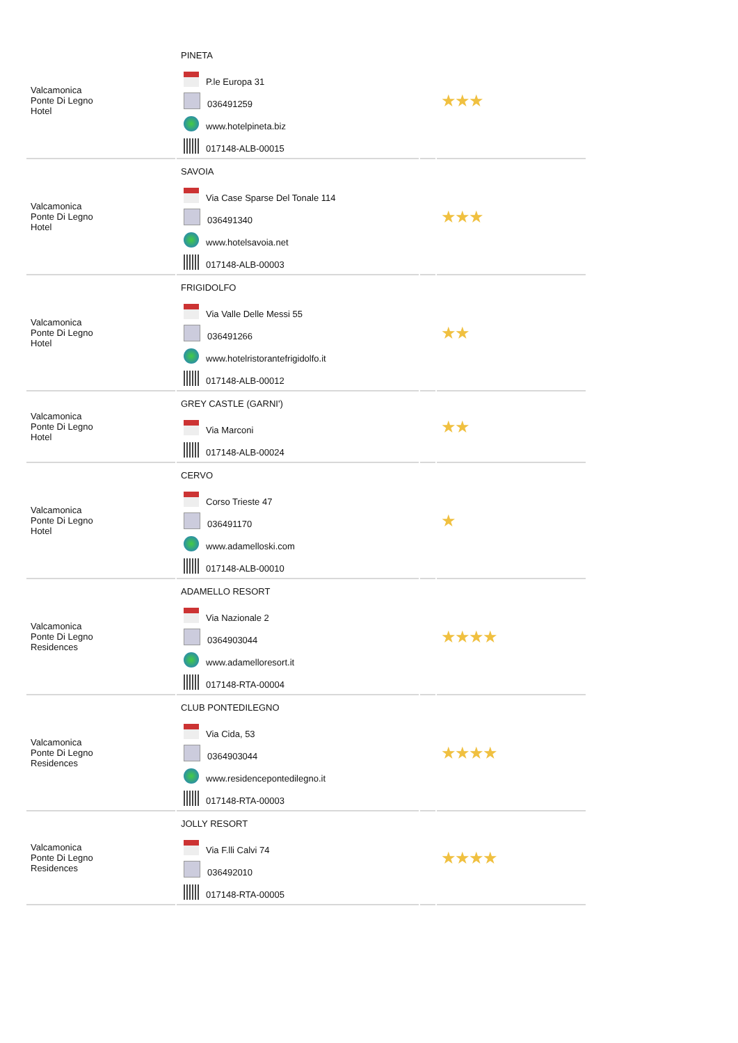| Valcamonica Ponte Di Legno Hotel | PINETA P.le Europa 31 036491259 www.hotelpineta.biz 017148-ALB-00015 | | ★★★ |
| Valcamonica Ponte Di Legno Hotel | SAVOIA Via Case Sparse Del Tonale 114 036491340 www.hotelsavoia.net 017148-ALB-00003 | | ★★★ |
| Valcamonica Ponte Di Legno Hotel | FRIGIDOLFO Via Valle Delle Messi 55 036491266 www.hotelristorantefrigidolfo.it 017148-ALB-00012 | | ★★ |
| Valcamonica Ponte Di Legno Hotel | GREY CASTLE (GARNI') Via Marconi 017148-ALB-00024 | | ★★ |
| Valcamonica Ponte Di Legno Hotel | CERVO Corso Trieste 47 036491170 www.adamelloski.com 017148-ALB-00010 | | ★ |
| Valcamonica Ponte Di Legno Residences | ADAMELLO RESORT Via Nazionale 2 0364903044 www.adamelloresort.it 017148-RTA-00004 | | ★★★★ |
| Valcamonica Ponte Di Legno Residences | CLUB PONTEDILEGNO Via Cida, 53 0364903044 www.residencepontedilegno.it 017148-RTA-00003 | | ★★★★ |
| Valcamonica Ponte Di Legno Residences | JOLLY RESORT Via F.lli Calvi 74 036492010 017148-RTA-00005 | | ★★★★ |